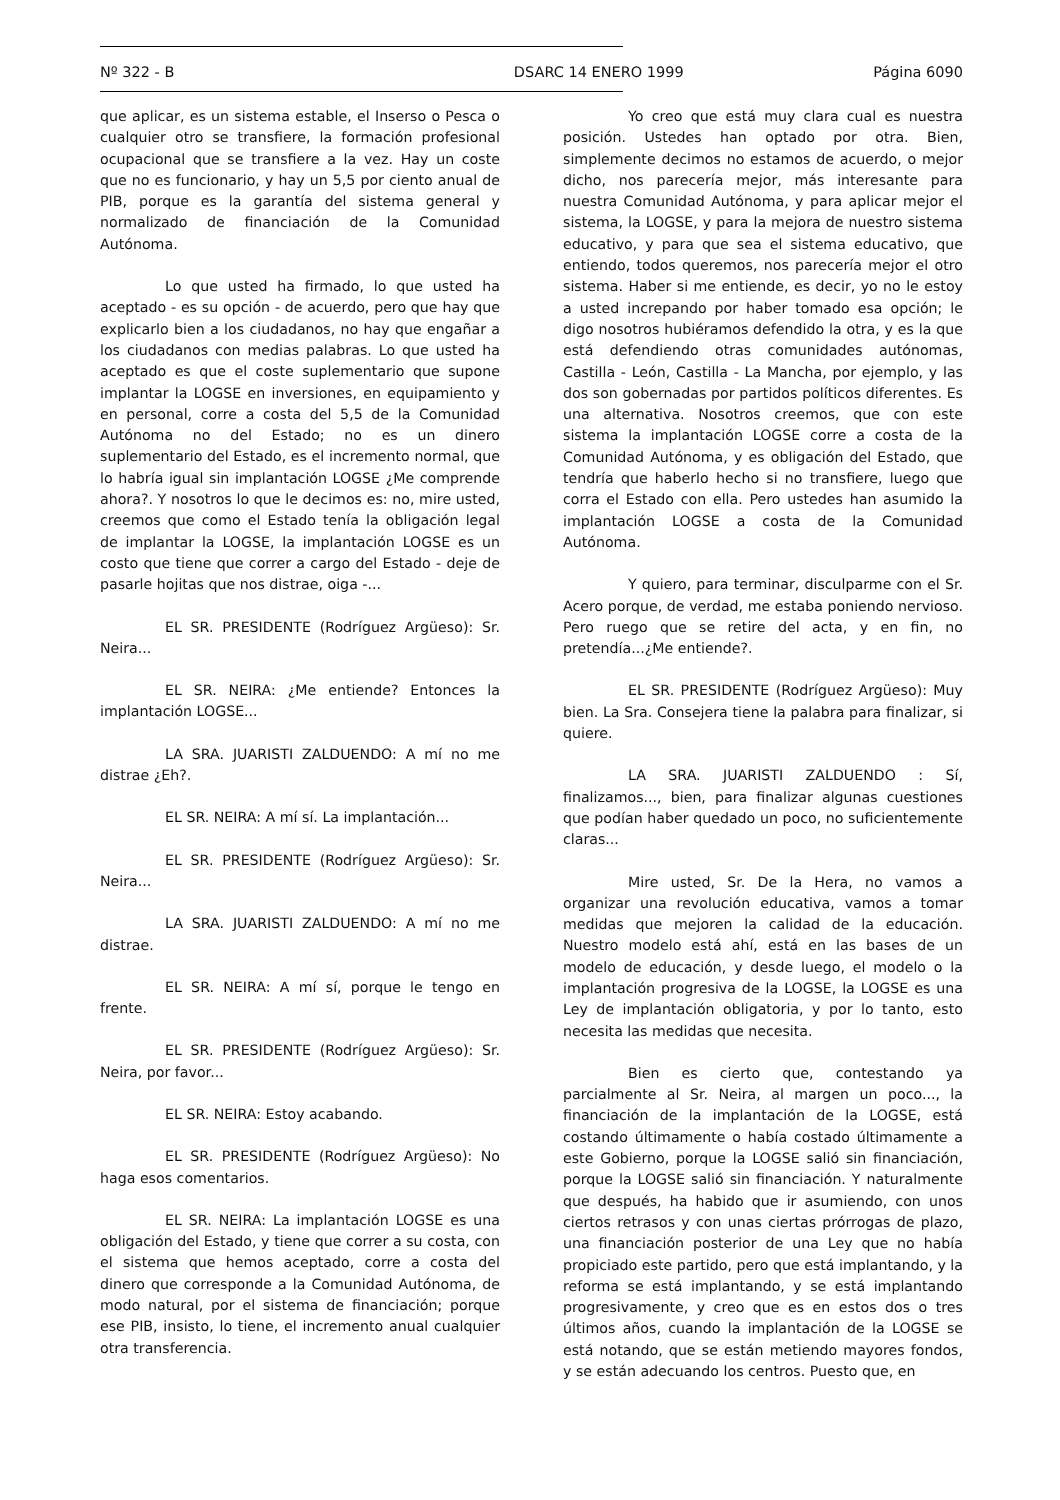Nº 322 - B DSARC 14 ENERO 1999 Página 6090
que aplicar, es un sistema estable, el Inserso o Pesca o cualquier otro se transfiere, la formación profesional ocupacional que se transfiere a la vez. Hay un coste que no es funcionario, y hay un 5,5 por ciento anual de PIB, porque es la garantía del sistema general y normalizado de financiación de la Comunidad Autónoma.
Lo que usted ha firmado, lo que usted ha aceptado - es su opción - de acuerdo, pero que hay que explicarlo bien a los ciudadanos, no hay que engañar a los ciudadanos con medias palabras. Lo que usted ha aceptado es que el coste suplementario que supone implantar la LOGSE en inversiones, en equipamiento y en personal, corre a costa del 5,5 de la Comunidad Autónoma no del Estado; no es un dinero suplementario del Estado, es el incremento normal, que lo habría igual sin implantación LOGSE ¿Me comprende ahora?. Y nosotros lo que le decimos es: no, mire usted, creemos que como el Estado tenía la obligación legal de implantar la LOGSE, la implantación LOGSE es un costo que tiene que correr a cargo del Estado - deje de pasarle hojitas que nos distrae, oiga -...
EL SR. PRESIDENTE (Rodríguez Argüeso): Sr. Neira...
EL SR. NEIRA: ¿Me entiende? Entonces la implantación LOGSE...
LA SRA. JUARISTI ZALDUENDO: A mí no me distrae ¿Eh?.
EL SR. NEIRA: A mí sí. La implantación...
EL SR. PRESIDENTE (Rodríguez Argüeso): Sr. Neira...
LA SRA. JUARISTI ZALDUENDO: A mí no me distrae.
EL SR. NEIRA: A mí sí, porque le tengo en frente.
EL SR. PRESIDENTE (Rodríguez Argüeso): Sr. Neira, por favor...
EL SR. NEIRA: Estoy acabando.
EL SR. PRESIDENTE (Rodríguez Argüeso): No haga esos comentarios.
EL SR. NEIRA: La implantación LOGSE es una obligación del Estado, y tiene que correr a su costa, con el sistema que hemos aceptado, corre a costa del dinero que corresponde a la Comunidad Autónoma, de modo natural, por el sistema de financiación; porque ese PIB, insisto, lo tiene, el incremento anual cualquier otra transferencia.
Yo creo que está muy clara cual es nuestra posición. Ustedes han optado por otra. Bien, simplemente decimos no estamos de acuerdo, o mejor dicho, nos parecería mejor, más interesante para nuestra Comunidad Autónoma, y para aplicar mejor el sistema, la LOGSE, y para la mejora de nuestro sistema educativo, y para que sea el sistema educativo, que entiendo, todos queremos, nos parecería mejor el otro sistema. Haber si me entiende, es decir, yo no le estoy a usted increpando por haber tomado esa opción; le digo nosotros hubiéramos defendido la otra, y es la que está defendiendo otras comunidades autónomas, Castilla - León, Castilla - La Mancha, por ejemplo, y las dos son gobernadas por partidos políticos diferentes. Es una alternativa. Nosotros creemos, que con este sistema la implantación LOGSE corre a costa de la Comunidad Autónoma, y es obligación del Estado, que tendría que haberlo hecho si no transfiere, luego que corra el Estado con ella. Pero ustedes han asumido la implantación LOGSE a costa de la Comunidad Autónoma.
Y quiero, para terminar, disculparme con el Sr. Acero porque, de verdad, me estaba poniendo nervioso. Pero ruego que se retire del acta, y en fin, no pretendía...¿Me entiende?.
EL SR. PRESIDENTE (Rodríguez Argüeso): Muy bien. La Sra. Consejera tiene la palabra para finalizar, si quiere.
LA SRA. JUARISTI ZALDUENDO : Sí, finalizamos..., bien, para finalizar algunas cuestiones que podían haber quedado un poco, no suficientemente claras...
Mire usted, Sr. De la Hera, no vamos a organizar una revolución educativa, vamos a tomar medidas que mejoren la calidad de la educación. Nuestro modelo está ahí, está en las bases de un modelo de educación, y desde luego, el modelo o la implantación progresiva de la LOGSE, la LOGSE es una Ley de implantación obligatoria, y por lo tanto, esto necesita las medidas que necesita.
Bien es cierto que, contestando ya parcialmente al Sr. Neira, al margen un poco..., la financiación de la implantación de la LOGSE, está costando últimamente o había costado últimamente a este Gobierno, porque la LOGSE salió sin financiación, porque la LOGSE salió sin financiación. Y naturalmente que después, ha habido que ir asumiendo, con unos ciertos retrasos y con unas ciertas prórrogas de plazo, una financiación posterior de una Ley que no había propiciado este partido, pero que está implantando, y la reforma se está implantando, y se está implantando progresivamente, y creo que es en estos dos o tres últimos años, cuando la implantación de la LOGSE se está notando, que se están metiendo mayores fondos, y se están adecuando los centros. Puesto que, en